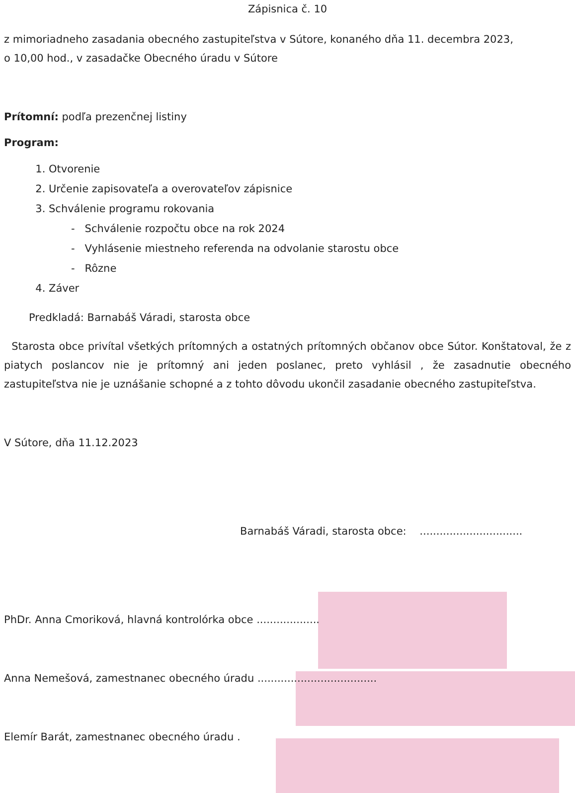Zápisnica č. 10
z mimoriadneho zasadania obecného zastupiteľstva v Sútore, konaného dňa 11. decembra 2023,
o 10,00 hod., v zasadačke Obecného úradu v Sútore
Prítomní: podľa prezenčnej listiny
Program:
1. Otvorenie
2. Určenie zapisovateľa a overovateľov zápisnice
3. Schválenie programu rokovania
- Schválenie rozpočtu obce na rok 2024
- Vyhlásenie miestneho referenda na odvolanie starostu obce
- Rôzne
4. Záver
Predkladá: Barnabáš Váradi, starosta obce
Starosta obce privítal všetkých prítomných a ostatných prítomných občanov obce Sútor. Konštatoval, že z piatych poslancov nie je prítomný ani jeden poslanec, preto vyhlásil , že zasadnutie obecného zastupiteľstva nie je uznášanie schopné a z tohto dôvodu ukončil zasadanie obecného zastupiteľstva.
V Sútore, dňa 11.12.2023
Barnabáš Váradi, starosta obce: ...............................
PhDr. Anna Cmoriková, hlavná kontrolórka obce ...................
Anna Nemešová, zamestnanec obecného úradu ....................................
Elemír Barát, zamestnanec obecného úradu .